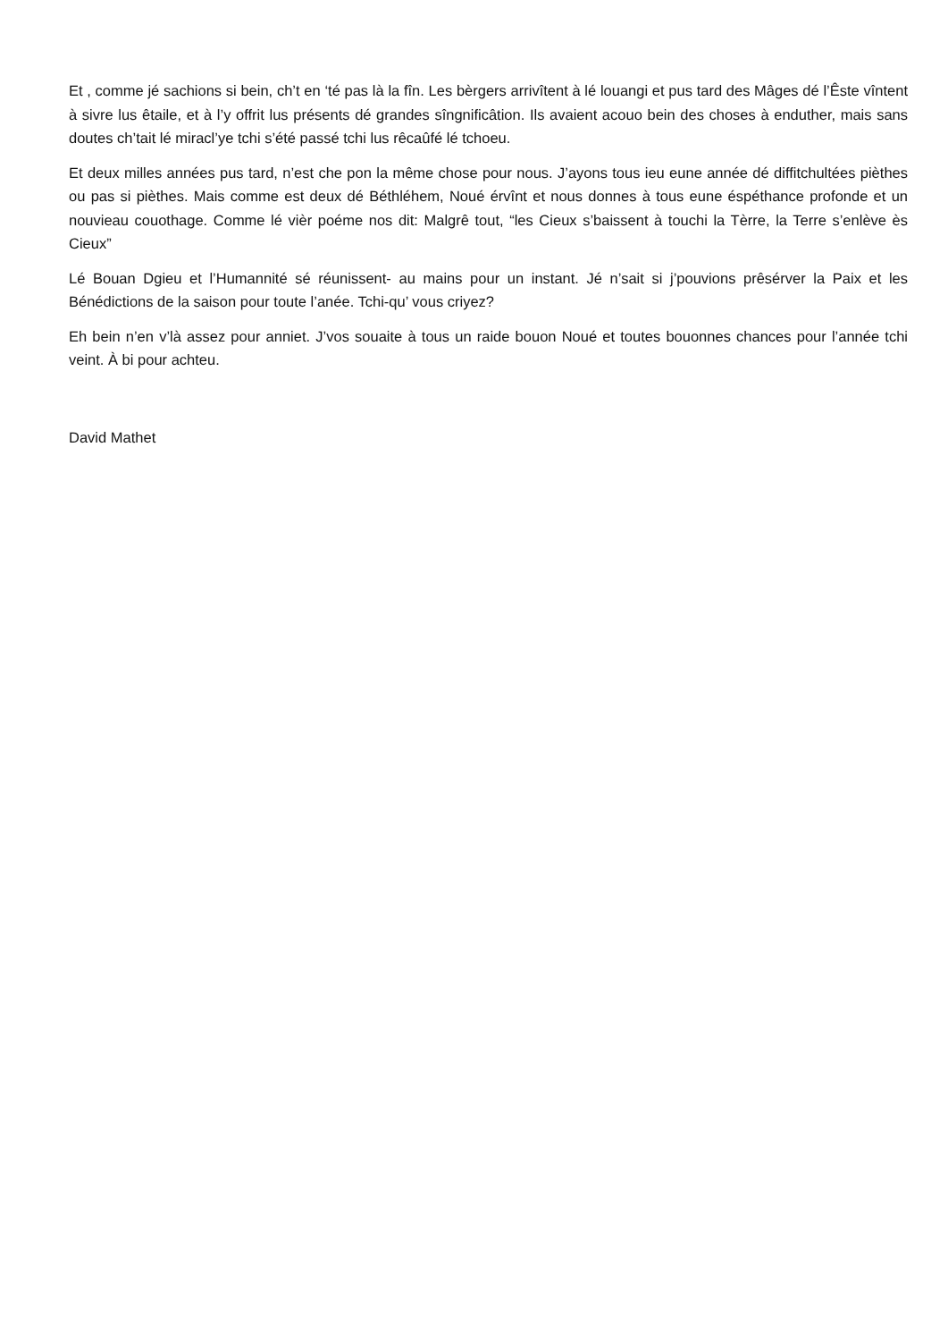Et , comme jé sachions si bein, ch’t en ‘té pas là la fîn. Les bèrgers arrivîtent à lé louangi et pus tard des Mâges dé l’Êste vîntent à sivre lus êtaile, et à l’y offrit lus présents dé grandes sîngnificâtion. Ils avaient acouo bein des choses à enduther, mais sans doutes ch’tait lé miracl’ye tchi s’été passé tchi lus rêcaûfé lé tchoeu.
Et deux milles années pus tard, n’est che pon la même chose pour nous. J’ayons tous ieu eune année dé diffitchultées pièthes ou pas si pièthes. Mais comme est deux dé Béthléhem, Noué érvînt et nous donnes à tous eune éspéthance profonde et un nouvieau couothage. Comme lé vièr poéme nos dit: Malgrê tout, “les Cieux s’baissent à touchi la Tèrre, la Terre s’enlève ès Cieux”
Lé Bouan Dgieu et l’Humannité sé réunissent- au mains pour un instant. Jé n’sait si j’pouvions prêsérver la Paix et les Bénédictions de la saison pour toute l’anée. Tchi-qu’ vous criyez?
Eh bein n’en v’là assez pour anniet. J’vos souaite à tous un raide bouon Noué et toutes bouonnes chances pour l’année tchi veint. À bi pour achteu.
David Mathet